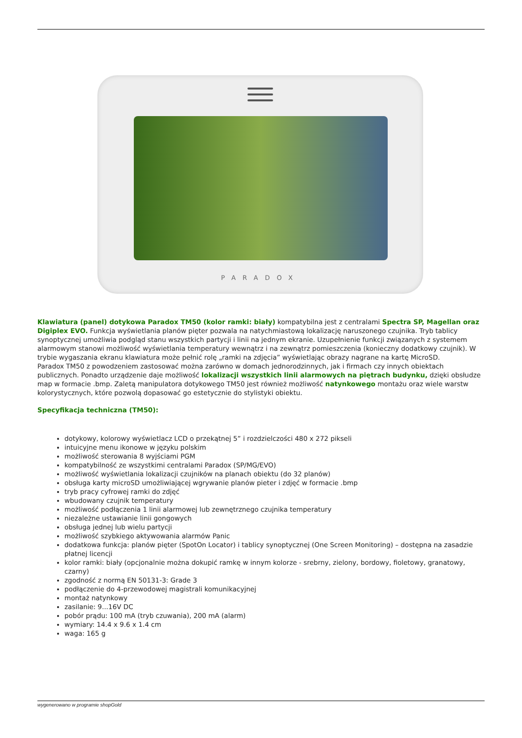PARADOX
Klawiatura (panel) dotykowa Paradox TM50 (kolor ramki: biały) kompatybilna jest z centralami Spectra SP, Magellan oraz Digiplex EVO. Funkcja wyświetlania planów pięter pozwala na natychmiastową lokalizację naruszonego czujnika. Tryb tablicy synoptycznej umożliwia podgląd stanu wszystkich partycji i linii na jednym ekranie. Uzupełnienie funkcji związanych z systemem alarmowym stanowi możliwość wyświetlania temperatury wewnątrz i na zewnątrz pomieszczenia (konieczny dodatkowy czujnik). W trybie wygaszania ekranu klawiatura może pełnić rolę „ramki na zdjęcia” wyświetlając obrazy nagrane na kartę MicroSD.
Paradox TM50 z powodzeniem zastosować można zarówno w domach jednorodzinnych, jak i firmach czy innych obiektach publicznych. Ponadto urządzenie daje możliwość lokalizacji wszystkich linii alarmowych na piętrach budynku, dzięki obsłudze map w formacie .bmp. Zaletą manipulatora dotykowego TM50 jest również możliwość natynkowego montażu oraz wiele warstw kolorystycznych, które pozwolą dopasować go estetycznie do stylistyki obiektu.
Specyfikacja techniczna (TM50):
dotykowy, kolorowy wyświetlacz LCD o przekątnej 5” i rozdzielczości 480 x 272 pikseli
intuicyjne menu ikonowe w języku polskim
możliwość sterowania 8 wyjściami PGM
kompatybilność ze wszystkimi centralami Paradox (SP/MG/EVO)
możliwość wyświetlania lokalizacji czujników na planach obiektu (do 32 planów)
obsługa karty microSD umożliwiającej wgrywanie planów pieter i zdjęć w formacie .bmp
tryb pracy cyfrowej ramki do zdjęć
wbudowany czujnik temperatury
możliwość podłączenia 1 linii alarmowej lub zewnętrznego czujnika temperatury
niezależne ustawianie linii gongowych
obsługa jednej lub wielu partycji
możliwość szybkiego aktywowania alarmów Panic
dodatkowa funkcja: planów pięter (SpotOn Locator) i tablicy synoptycznej (One Screen Monitoring) – dostępna na zasadzie płatnej licencji
kolor ramki: biały (opcjonalnie można dokupić ramkę w innym kolorze - srebrny, zielony, bordowy, fioletowy, granatowy, czarny)
zgodność z normą EN 50131-3: Grade 3
podłączenie do 4-przewodowej magistrali komunikacyjnej
montaż natynkowy
zasilanie: 9...16V DC
pobór prądu: 100 mA (tryb czuwania), 200 mA (alarm)
wymiary: 14.4 x 9.6 x 1.4 cm
waga: 165 g
wygenerowano w programie shopGold